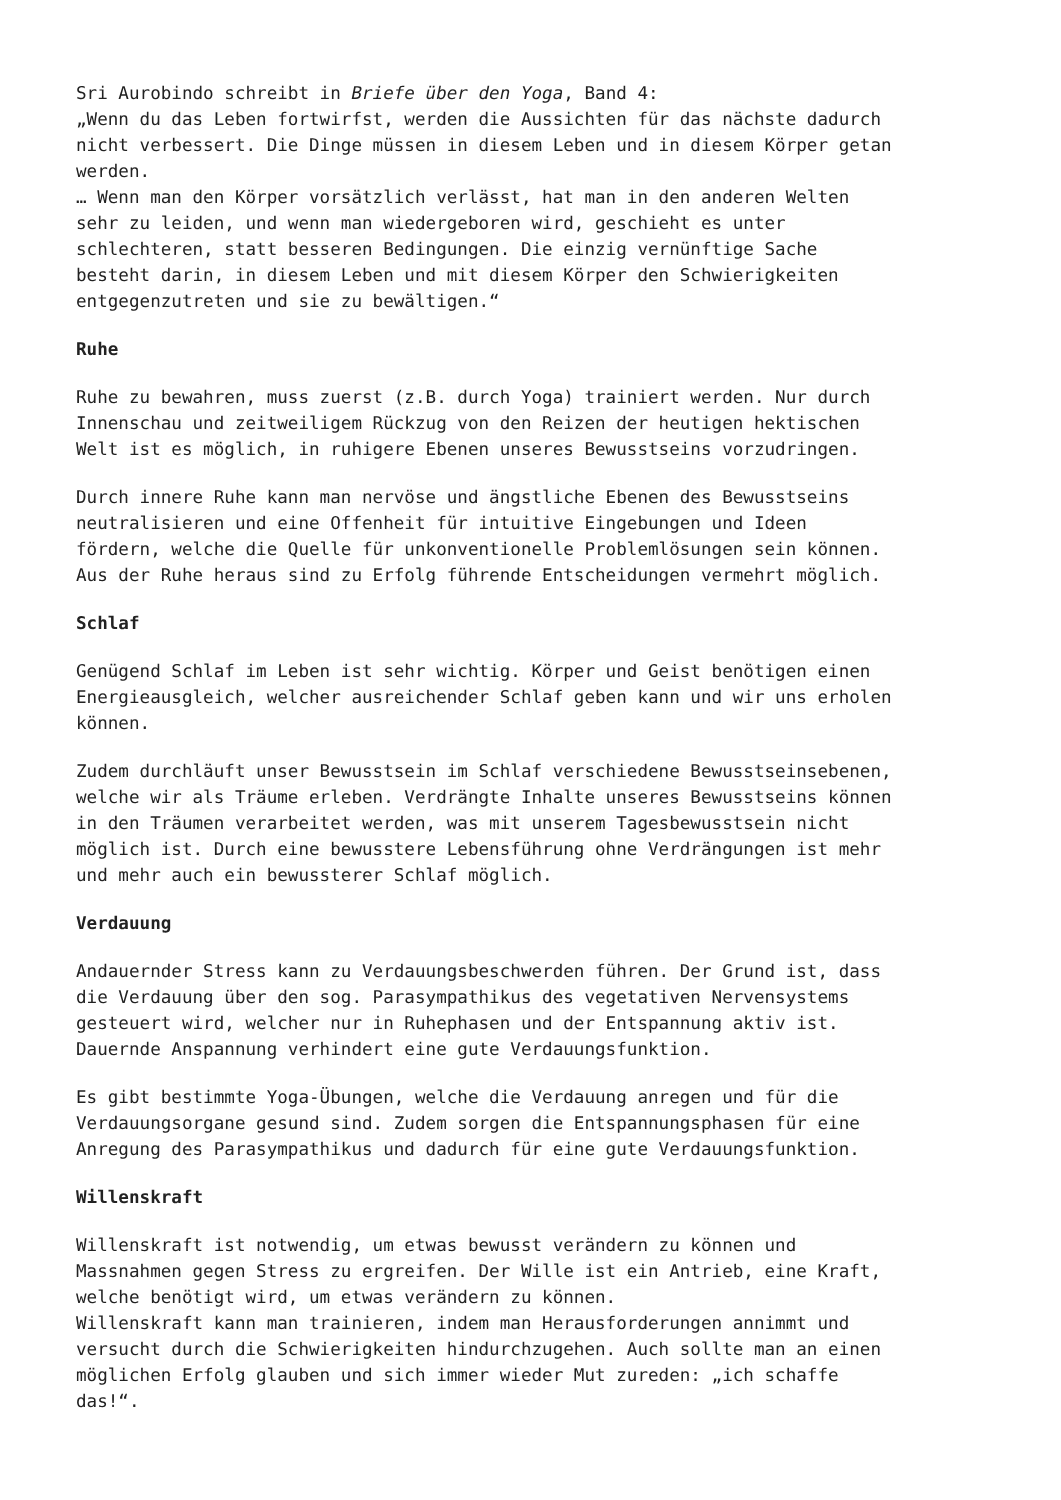Sri Aurobindo schreibt in Briefe über den Yoga, Band 4: „Wenn du das Leben fortwirfst, werden die Aussichten für das nächste dadurch nicht verbessert. Die Dinge müssen in diesem Leben und in diesem Körper getan werden. … Wenn man den Körper vorsätzlich verlässt, hat man in den anderen Welten sehr zu leiden, und wenn man wiedergeboren wird, geschieht es unter schlechteren, statt besseren Bedingungen. Die einzig vernünftige Sache besteht darin, in diesem Leben und mit diesem Körper den Schwierigkeiten entgegenzutreten und sie zu bewältigen.“
Ruhe
Ruhe zu bewahren, muss zuerst (z.B. durch Yoga) trainiert werden. Nur durch Innenschau und zeitweiligem Rückzug von den Reizen der heutigen hektischen Welt ist es möglich, in ruhigere Ebenen unseres Bewusstseins vorzudringen.
Durch innere Ruhe kann man nervöse und ängstliche Ebenen des Bewusstseins neutralisieren und eine Offenheit für intuitive Eingebungen und Ideen fördern, welche die Quelle für unkonventionelle Problemlösungen sein können. Aus der Ruhe heraus sind zu Erfolg führende Entscheidungen vermehrt möglich.
Schlaf
Genügend Schlaf im Leben ist sehr wichtig. Körper und Geist benötigen einen Energieausgleich, welcher ausreichender Schlaf geben kann und wir uns erholen können.
Zudem durchläuft unser Bewusstsein im Schlaf verschiedene Bewusstseinsebenen, welche wir als Träume erleben. Verdrängte Inhalte unseres Bewusstseins können in den Träumen verarbeitet werden, was mit unserem Tagesbewusstsein nicht möglich ist. Durch eine bewusstere Lebensführung ohne Verdrängungen ist mehr und mehr auch ein bewussterer Schlaf möglich.
Verdauung
Andauernder Stress kann zu Verdauungsbeschwerden führen. Der Grund ist, dass die Verdauung über den sog. Parasympathikus des vegetativen Nervensystems gesteuert wird, welcher nur in Ruhephasen und der Entspannung aktiv ist. Dauernde Anspannung verhindert eine gute Verdauungsfunktion.
Es gibt bestimmte Yoga-Übungen, welche die Verdauung anregen und für die Verdauungsorgane gesund sind. Zudem sorgen die Entspannungsphasen für eine Anregung des Parasympathikus und dadurch für eine gute Verdauungsfunktion.
Willenskraft
Willenskraft ist notwendig, um etwas bewusst verändern zu können und Massnahmen gegen Stress zu ergreifen. Der Wille ist ein Antrieb, eine Kraft, welche benötigt wird, um etwas verändern zu können. Willenskraft kann man trainieren, indem man Herausforderungen annimmt und versucht durch die Schwierigkeiten hindurchzugehen. Auch sollte man an einen möglichen Erfolg glauben und sich immer wieder Mut zureden: „ich schaffe das!“.